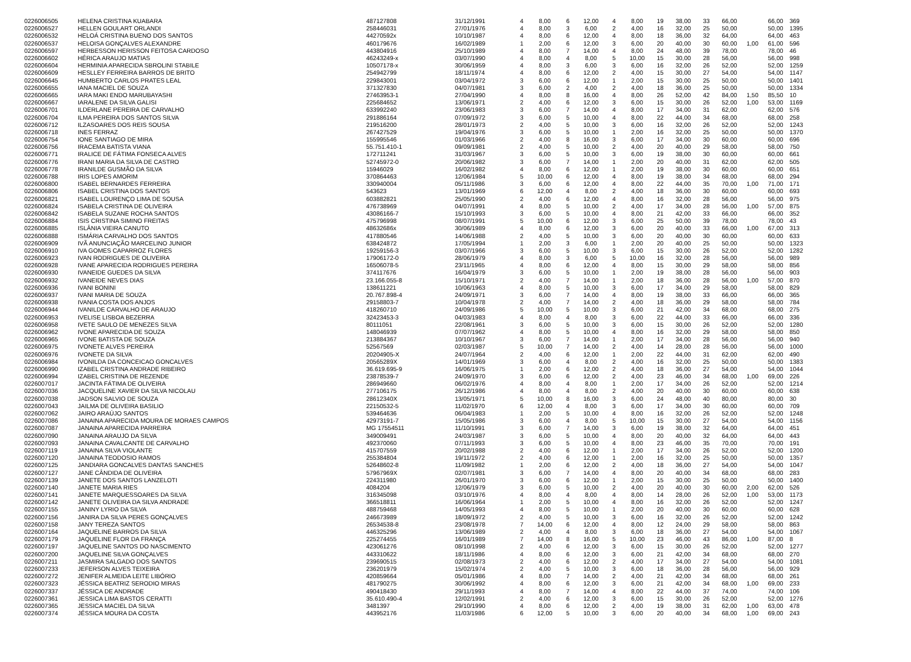| 0226006505 | HELENA CRISTINA KUABARA | 487127808 | 31/12/1991 | 4 | 8,00 | 6 | 12,00 | 4 | 8,00 | 19 | 38,00 | 33 | 66,00 | | 66,00 | 369 |
| 0226006527 | HELLEN GOULART ORLANDI | 258446031 | 27/01/1976 | 4 | 8,00 | 3 | 6,00 | 2 | 4,00 | 16 | 32,00 | 25 | 50,00 | | 50,00 | 1395 |
| 0226006532 | HELOÁ CRISTINA BUENO DOS SANTOS | 44270592x | 10/10/1987 | 4 | 8,00 | 6 | 12,00 | 4 | 8,00 | 18 | 36,00 | 32 | 64,00 | | 64,00 | 463 |
| 0226006537 | HELOISA GONÇALVES ALEXANDRE | 460179676 | 16/02/1989 | 1 | 2,00 | 6 | 12,00 | 3 | 6,00 | 20 | 40,00 | 30 | 60,00 | 1,00 | 61,00 | 596 |
| 0226006597 | HERBESSON HERISSON FEITOSA CARDOSO | 443804916 | 25/10/1989 | 4 | 8,00 | 7 | 14,00 | 4 | 8,00 | 24 | 48,00 | 39 | 78,00 | | 78,00 | 46 |
| 0226006602 | HÉRICA ARAUJO MATIAS | 46243249-x | 03/07/1990 | 4 | 8,00 | 4 | 8,00 | 5 | 10,00 | 15 | 30,00 | 28 | 56,00 | | 56,00 | 998 |
| 0226006604 | HERMINIA APARECIDA SBROLINI STABILE | 10507178-x | 30/06/1959 | 4 | 8,00 | 3 | 6,00 | 3 | 6,00 | 16 | 32,00 | 26 | 52,00 | | 52,00 | 1259 |
| 0226006609 | HESLLEY FERREIRA BARROS DE BRITO | 254942799 | 18/11/1974 | 4 | 8,00 | 6 | 12,00 | 2 | 4,00 | 15 | 30,00 | 27 | 54,00 | | 54,00 | 1147 |
| 0226006645 | HUMBERTO CARLOS PRATES LEAL | 229843001 | 03/04/1972 | 3 | 6,00 | 6 | 12,00 | 1 | 2,00 | 15 | 30,00 | 25 | 50,00 | | 50,00 | 1401 |
| 0226006655 | IANA MACIEL DE SOUZA | 371327830 | 04/07/1981 | 3 | 6,00 | 2 | 4,00 | 2 | 4,00 | 18 | 36,00 | 25 | 50,00 | | 50,00 | 1334 |
| 0226006665 | IARA MAKI ENDO MARUBAYASHI | 27463953-1 | 27/04/1990 | 4 | 8,00 | 8 | 16,00 | 4 | 8,00 | 26 | 52,00 | 42 | 84,00 | 1,50 | 85,50 | 10 |
| 0226006667 | IARALENE DA SILVA GALISI | 225684652 | 13/06/1971 | 2 | 4,00 | 6 | 12,00 | 3 | 6,00 | 15 | 30,00 | 26 | 52,00 | 1,00 | 53,00 | 1169 |
| 0226006701 | ILDERLANE PEREIRA DE CARVALHO | 633992240 | 23/06/1983 | 3 | 6,00 | 7 | 14,00 | 4 | 8,00 | 17 | 34,00 | 31 | 62,00 | | 62,00 | 576 |
| 0226006704 | ILMA PEREIRA DOS SANTOS SILVA | 291886164 | 07/09/1972 | 3 | 6,00 | 5 | 10,00 | 4 | 8,00 | 22 | 44,00 | 34 | 68,00 | | 68,00 | 258 |
| 0226006712 | ILZASOARES DOS REIS SOUSA | 219516200 | 28/01/1973 | 2 | 4,00 | 5 | 10,00 | 3 | 6,00 | 16 | 32,00 | 26 | 52,00 | | 52,00 | 1243 |
| 0226006718 | INES FERRAZ | 267427529 | 19/04/1976 | 3 | 6,00 | 5 | 10,00 | 1 | 2,00 | 16 | 32,00 | 25 | 50,00 | | 50,00 | 1370 |
| 0226006754 | IONE SANTIAGO DE MIRA | 155995546 | 01/03/1966 | 2 | 4,00 | 8 | 16,00 | 3 | 6,00 | 17 | 34,00 | 30 | 60,00 | | 60,00 | 696 |
| 0226006756 | IRACEMA BATISTA VIANA | 55.751.410-1 | 09/09/1981 | 2 | 4,00 | 5 | 10,00 | 2 | 4,00 | 20 | 40,00 | 29 | 58,00 | | 58,00 | 750 |
| 0226006771 | IRALICE DE FÁTIMA FONSECA ALVES | 172711241 | 31/03/1967 | 3 | 6,00 | 5 | 10,00 | 3 | 6,00 | 19 | 38,00 | 30 | 60,00 | | 60,00 | 661 |
| 0226006776 | IRANI MARIA DA SILVA DE CASTRO | 52745972-0 | 20/06/1982 | 3 | 6,00 | 7 | 14,00 | 1 | 2,00 | 20 | 40,00 | 31 | 62,00 | | 62,00 | 505 |
| 0226006778 | IRANILDE GUSMÃO DA SILVA | 15946029 | 16/02/1982 | 4 | 8,00 | 6 | 12,00 | 1 | 2,00 | 19 | 38,00 | 30 | 60,00 | | 60,00 | 651 |
| 0226006788 | IRIS LOPES AMORIM | 370864463 | 12/06/1984 | 5 | 10,00 | 6 | 12,00 | 4 | 8,00 | 19 | 38,00 | 34 | 68,00 | | 68,00 | 294 |
| 0226006800 | ISABEL BERNARDES FERREIRA | 330940004 | 05/11/1986 | 3 | 6,00 | 6 | 12,00 | 4 | 8,00 | 22 | 44,00 | 35 | 70,00 | 1,00 | 71,00 | 171 |
| 0226006806 | ISABEL CRISTINA DOS SANTOS | 543623 | 13/01/1969 | 6 | 12,00 | 4 | 8,00 | 2 | 4,00 | 18 | 36,00 | 30 | 60,00 | | 60,00 | 693 |
| 0226006821 | ISABEL LOURENÇO LIMA DE SOUSA | 603882821 | 25/05/1990 | 2 | 4,00 | 6 | 12,00 | 4 | 8,00 | 16 | 32,00 | 28 | 56,00 | | 56,00 | 975 |
| 0226006824 | ISABELA CRISTINA DE OLIVEIRA | 476738969 | 04/07/1991 | 4 | 8,00 | 5 | 10,00 | 2 | 4,00 | 17 | 34,00 | 28 | 56,00 | 1,00 | 57,00 | 875 |
| 0226006842 | ISABELA SUZANE ROCHA SANTOS | 43086166-7 | 15/10/1993 | 3 | 6,00 | 5 | 10,00 | 4 | 8,00 | 21 | 42,00 | 33 | 66,00 | | 66,00 | 352 |
| 0226006884 | ISIS CRISTINA SIMINO FREITAS | 475796998 | 08/07/1991 | 5 | 10,00 | 6 | 12,00 | 3 | 6,00 | 25 | 50,00 | 39 | 78,00 | | 78,00 | 43 |
| 0226006885 | ISLÂNIA VIEIRA CANUTO | 48632686x | 30/06/1989 | 4 | 8,00 | 6 | 12,00 | 3 | 6,00 | 20 | 40,00 | 33 | 66,00 | 1,00 | 67,00 | 313 |
| 0226006888 | ISMÁRIA CARVALHO DOS SANTOS | 417880546 | 14/06/1988 | 2 | 4,00 | 5 | 10,00 | 3 | 6,00 | 20 | 40,00 | 30 | 60,00 | | 60,00 | 633 |
| 0226006909 | IVÃ ANUNCIAÇÃO MARCELINO JUNIOR | 638424872 | 17/05/1994 | 1 | 2,00 | 3 | 6,00 | 1 | 2,00 | 20 | 40,00 | 25 | 50,00 | | 50,00 | 1323 |
| 0226006910 | IVA GOMES CAPARROZ FLORES | 19259156-3 | 03/07/1966 | 3 | 6,00 | 5 | 10,00 | 3 | 6,00 | 15 | 30,00 | 26 | 52,00 | | 52,00 | 1282 |
| 0226006923 | IVAN RODRIGUES DE OLIVEIRA | 17906172-0 | 28/06/1979 | 4 | 8,00 | 3 | 6,00 | 5 | 10,00 | 16 | 32,00 | 28 | 56,00 | | 56,00 | 989 |
| 0226006928 | IVANE APARECIDA RODRIGUES PEREIRA | 16506078-5 | 23/11/1965 | 4 | 8,00 | 6 | 12,00 | 4 | 8,00 | 15 | 30,00 | 29 | 58,00 | | 58,00 | 856 |
| 0226006930 | IVANEIDE GUEDES DA SILVA | 374117676 | 16/04/1979 | 3 | 6,00 | 5 | 10,00 | 1 | 2,00 | 19 | 38,00 | 28 | 56,00 | | 56,00 | 903 |
| 0226006932 | IVANEIDE NEVES DIAS | 23.166.055-8 | 15/10/1971 | 2 | 4,00 | 7 | 14,00 | 1 | 2,00 | 18 | 36,00 | 28 | 56,00 | 1,00 | 57,00 | 870 |
| 0226006936 | IVANI BONINI | 138611221 | 10/06/1963 | 4 | 8,00 | 5 | 10,00 | 3 | 6,00 | 17 | 34,00 | 29 | 58,00 | | 58,00 | 829 |
| 0226006937 | IVANI MARIA DE SOUZA | 20.767.898-4 | 24/09/1971 | 3 | 6,00 | 7 | 14,00 | 4 | 8,00 | 19 | 38,00 | 33 | 66,00 | | 66,00 | 365 |
| 0226006938 | IVANIA COSTA DOS ANJOS | 29158803-7 | 10/04/1978 | 2 | 4,00 | 7 | 14,00 | 2 | 4,00 | 18 | 36,00 | 29 | 58,00 | | 58,00 | 784 |
| 0226006944 | IVANILDE CARVALHO DE ARAUJO | 418260710 | 24/09/1986 | 5 | 10,00 | 5 | 10,00 | 3 | 6,00 | 21 | 42,00 | 34 | 68,00 | | 68,00 | 275 |
| 0226006953 | IVELISE LISBOA BEZERRA | 32423453-3 | 04/03/1983 | 4 | 8,00 | 4 | 8,00 | 3 | 6,00 | 22 | 44,00 | 33 | 66,00 | | 66,00 | 336 |
| 0226006958 | IVETE SAULO DE MENEZES SILVA | 80111051 | 22/08/1961 | 3 | 6,00 | 5 | 10,00 | 3 | 6,00 | 15 | 30,00 | 26 | 52,00 | | 52,00 | 1280 |
| 0226006962 | IVONE APARECIDA DE SOUZA | 148046939 | 07/07/1962 | 4 | 8,00 | 5 | 10,00 | 4 | 8,00 | 16 | 32,00 | 29 | 58,00 | | 58,00 | 850 |
| 0226006965 | IVONE BATISTA DE SOUZA | 213884367 | 10/10/1967 | 3 | 6,00 | 7 | 14,00 | 1 | 2,00 | 17 | 34,00 | 28 | 56,00 | | 56,00 | 940 |
| 0226006975 | IVONETE ALVES PEREIRA | 52567569 | 02/03/1987 | 5 | 10,00 | 7 | 14,00 | 2 | 4,00 | 14 | 28,00 | 28 | 56,00 | | 56,00 | 1000 |
| 0226006976 | IVONETE DA SILVA | 20204905-X | 24/07/1964 | 2 | 4,00 | 6 | 12,00 | 1 | 2,00 | 22 | 44,00 | 31 | 62,00 | | 62,00 | 490 |
| 0226006984 | IVONILDA DA CONCEICAO GONCALVES | 20565289X | 14/01/1969 | 3 | 6,00 | 4 | 8,00 | 2 | 4,00 | 16 | 32,00 | 25 | 50,00 | | 50,00 | 1383 |
| 0226006990 | IZABEL CRISTINA ANDRADE RIBEIRO | 36.619.695-9 | 16/06/1975 | 1 | 2,00 | 6 | 12,00 | 2 | 4,00 | 18 | 36,00 | 27 | 54,00 | | 54,00 | 1044 |
| 0226006994 | IZABEL CRISTINA DE REZENDE | 23878539-7 | 24/09/1970 | 3 | 6,00 | 6 | 12,00 | 2 | 4,00 | 23 | 46,00 | 34 | 68,00 | 1,00 | 69,00 | 226 |
| 0226007017 | JACINTA FÁTIMA DE OLIVEIRA | 286949660 | 06/02/1976 | 4 | 8,00 | 4 | 8,00 | 1 | 2,00 | 17 | 34,00 | 26 | 52,00 | | 52,00 | 1214 |
| 0226007036 | JACQUELINE XAVIER DA SILVA NICOLAU | 277106175 | 26/12/1986 | 4 | 8,00 | 4 | 8,00 | 2 | 4,00 | 20 | 40,00 | 30 | 60,00 | | 60,00 | 638 |
| 0226007038 | JADSON SALVIO DE SOUZA | 28612340X | 13/05/1971 | 5 | 10,00 | 8 | 16,00 | 3 | 6,00 | 24 | 48,00 | 40 | 80,00 | | 80,00 | 30 |
| 0226007043 | JAILMA DE OLIVEIRA BASILIO | 22150532-5 | 11/02/1970 | 6 | 12,00 | 4 | 8,00 | 3 | 6,00 | 17 | 34,00 | 30 | 60,00 | | 60,00 | 709 |
| 0226007062 | JAIRO ARAÚJO SANTOS | 539464636 | 06/04/1983 | 1 | 2,00 | 5 | 10,00 | 4 | 8,00 | 16 | 32,00 | 26 | 52,00 | | 52,00 | 1248 |
| 0226007086 | JANAINA APARECIDA MOURA DE MORAES CAMPOS | 42973191-7 | 15/05/1986 | 3 | 6,00 | 4 | 8,00 | 5 | 10,00 | 15 | 30,00 | 27 | 54,00 | | 54,00 | 1156 |
| 0226007087 | JANAINA APARECIDA PARREIRA | MG 17554511 | 11/10/1991 | 3 | 6,00 | 7 | 14,00 | 3 | 6,00 | 19 | 38,00 | 32 | 64,00 | | 64,00 | 451 |
| 0226007090 | JANAINA ARAUJO DA SILVA | 349009491 | 24/03/1987 | 3 | 6,00 | 5 | 10,00 | 4 | 8,00 | 20 | 40,00 | 32 | 64,00 | | 64,00 | 443 |
| 0226007093 | JANAINA CAVALCANTE DE CARVALHO | 492370060 | 07/11/1993 | 3 | 6,00 | 5 | 10,00 | 4 | 8,00 | 23 | 46,00 | 35 | 70,00 | | 70,00 | 191 |
| 0226007119 | JANAINA SILVA VIOLANTE | 415707559 | 20/02/1988 | 2 | 4,00 | 6 | 12,00 | 1 | 2,00 | 17 | 34,00 | 26 | 52,00 | | 52,00 | 1200 |
| 0226007120 | JANAINA TEODOSIO RAMOS | 255384804 | 19/11/1972 | 2 | 4,00 | 6 | 12,00 | 1 | 2,00 | 16 | 32,00 | 25 | 50,00 | | 50,00 | 1357 |
| 0226007125 | JANDIARA GONCALVES DANTAS SANCHES | 52648602-8 | 11/09/1982 | 1 | 2,00 | 6 | 12,00 | 2 | 4,00 | 18 | 36,00 | 27 | 54,00 | | 54,00 | 1047 |
| 0226007127 | JANE CÂNDIDA DE OLIVEIRA | 57967969X | 02/07/1981 | 3 | 6,00 | 7 | 14,00 | 4 | 8,00 | 20 | 40,00 | 34 | 68,00 | | 68,00 | 283 |
| 0226007139 | JANETE DOS SANTOS LANZELOTI | 224311980 | 26/01/1970 | 3 | 6,00 | 6 | 12,00 | 1 | 2,00 | 15 | 30,00 | 25 | 50,00 | | 50,00 | 1400 |
| 0226007140 | JANETE MARIA RIES | 4084204 | 12/06/1979 | 3 | 6,00 | 5 | 10,00 | 2 | 4,00 | 20 | 40,00 | 30 | 60,00 | 2,00 | 62,00 | 526 |
| 0226007141 | JANETE MARQUESSOARES DA SILVA | 316345098 | 03/10/1976 | 4 | 8,00 | 4 | 8,00 | 4 | 8,00 | 14 | 28,00 | 26 | 52,00 | 1,00 | 53,00 | 1173 |
| 0226007142 | JANETE OLIVEIRA DA SILVA ANDRADE | 366518811 | 16/06/1964 | 1 | 2,00 | 5 | 10,00 | 4 | 8,00 | 16 | 32,00 | 26 | 52,00 | | 52,00 | 1247 |
| 0226007155 | JANINY LYRIO DA SILVA | 488759468 | 14/05/1993 | 4 | 8,00 | 5 | 10,00 | 1 | 2,00 | 20 | 40,00 | 30 | 60,00 | | 60,00 | 628 |
| 0226007156 | JANIRA DA SILVA PERES GONÇALVES | 246673989 | 18/09/1972 | 2 | 4,00 | 5 | 10,00 | 3 | 6,00 | 16 | 32,00 | 26 | 52,00 | | 52,00 | 1242 |
| 0226007158 | JANY TEREZA SANTOS | 26534538-8 | 23/08/1978 | 7 | 14,00 | 6 | 12,00 | 4 | 8,00 | 12 | 24,00 | 29 | 58,00 | | 58,00 | 863 |
| 0226007164 | JAQUELINE BARROS DA SILVA | 446325296 | 13/06/1989 | 2 | 4,00 | 4 | 8,00 | 3 | 6,00 | 18 | 36,00 | 27 | 54,00 | | 54,00 | 1067 |
| 0226007179 | JAQUELINE FLOR DA FRANÇA | 225274455 | 16/01/1989 | 7 | 14,00 | 8 | 16,00 | 5 | 10,00 | 23 | 46,00 | 43 | 86,00 | 1,00 | 87,00 | 8 |
| 0226007197 | JAQUELINE SANTOS DO NASCIMENTO | 423061276 | 08/10/1998 | 2 | 4,00 | 6 | 12,00 | 3 | 6,00 | 15 | 30,00 | 26 | 52,00 | | 52,00 | 1277 |
| 0226007200 | JAQUELINE SILVA GONÇALVES | 443310622 | 18/11/1986 | 4 | 8,00 | 6 | 12,00 | 3 | 6,00 | 21 | 42,00 | 34 | 68,00 | | 68,00 | 270 |
| 0226007211 | JASMIRA SALGADO DOS SANTOS | 239690515 | 02/08/1973 | 2 | 4,00 | 6 | 12,00 | 2 | 4,00 | 17 | 34,00 | 27 | 54,00 | | 54,00 | 1081 |
| 0226007233 | JEFERSON ALVES TEIXEIRA | 236201979 | 15/02/1974 | 2 | 4,00 | 5 | 10,00 | 3 | 6,00 | 18 | 36,00 | 28 | 56,00 | | 56,00 | 929 |
| 0226007272 | JENIFER ALMEIDA LEITE LIBÓRIO | 420859664 | 05/01/1986 | 4 | 8,00 | 7 | 14,00 | 2 | 4,00 | 21 | 42,00 | 34 | 68,00 | | 68,00 | 261 |
| 0226007323 | JÉSSICA BEATRIZ SERODIO MIRAS | 481790275 | 30/06/1992 | 4 | 8,00 | 6 | 12,00 | 3 | 6,00 | 21 | 42,00 | 34 | 68,00 | 1,00 | 69,00 | 233 |
| 0226007337 | JÉSSICA DE ANDRADE | 490418430 | 29/11/1993 | 4 | 8,00 | 7 | 14,00 | 4 | 8,00 | 22 | 44,00 | 37 | 74,00 | | 74,00 | 106 |
| 0226007361 | JESSICA LIMA BASTOS CERATTI | 35.610.490-4 | 12/02/1991 | 2 | 4,00 | 6 | 12,00 | 3 | 6,00 | 15 | 30,00 | 26 | 52,00 | | 52,00 | 1276 |
| 0226007365 | JESSICA MACIEL DA SILVA | 3481397 | 29/10/1990 | 4 | 8,00 | 6 | 12,00 | 2 | 4,00 | 19 | 38,00 | 31 | 62,00 | 1,00 | 63,00 | 478 |
| 0226007374 | JÉSSICA MOURA DA COSTA | 443952176 | 11/03/1986 | 6 | 12,00 | 5 | 10,00 | 3 | 6,00 | 20 | 40,00 | 34 | 68,00 | 1,00 | 69,00 | 243 |